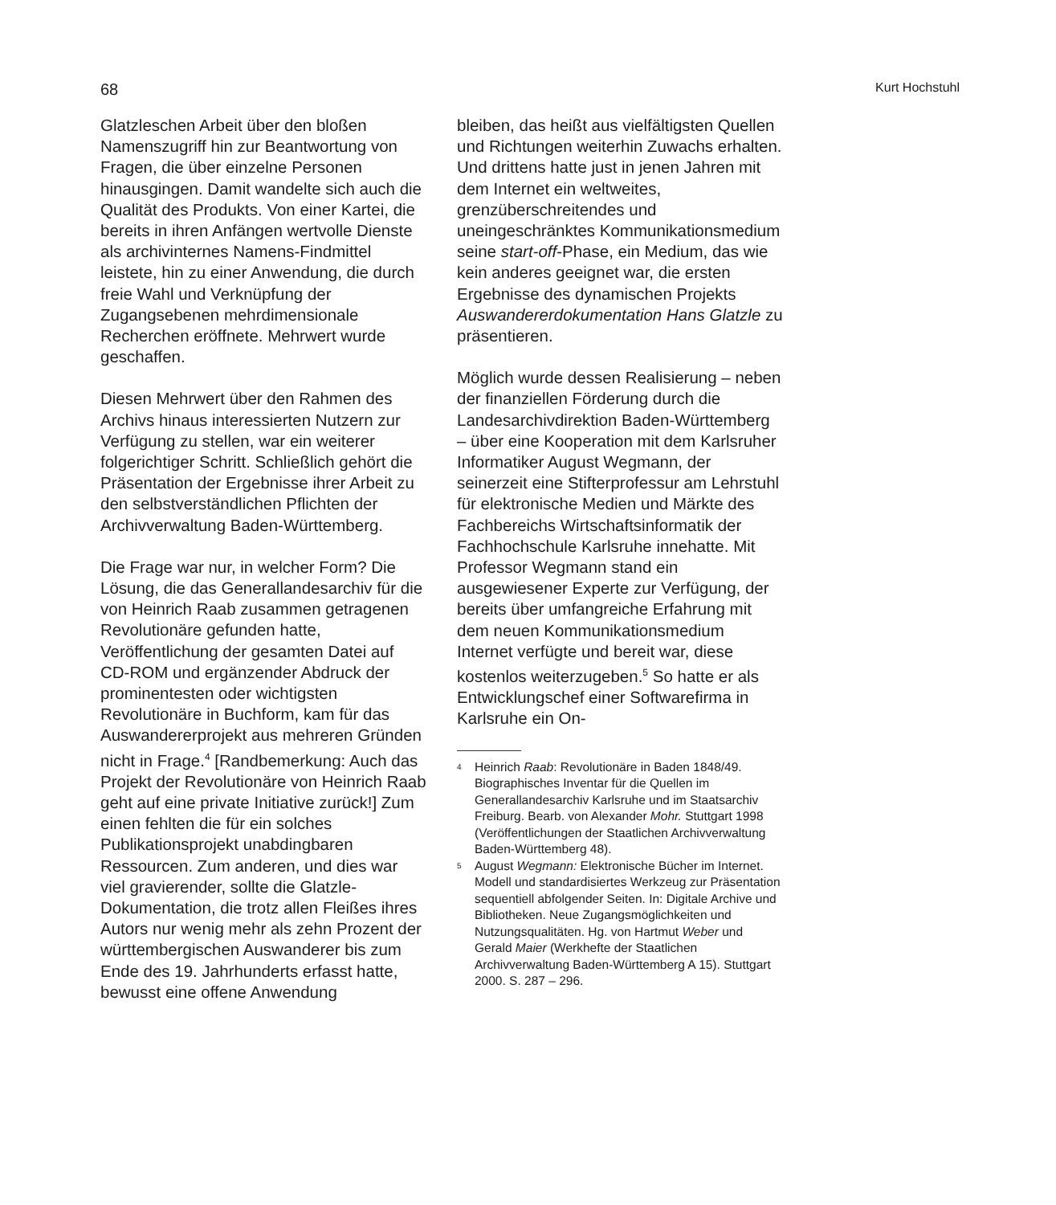68 Kurt Hochstuhl
Glatzleschen Arbeit über den bloßen Namenszugriff hin zur Beantwortung von Fragen, die über einzelne Personen hinausgingen. Damit wandelte sich auch die Qualität des Produkts. Von einer Kartei, die bereits in ihren Anfängen wertvolle Dienste als archivinternes Namens-Findmittel leistete, hin zu einer Anwendung, die durch freie Wahl und Verknüpfung der Zugangsebenen mehrdimensionale Recherchen eröffnete. Mehrwert wurde geschaffen.
Diesen Mehrwert über den Rahmen des Archivs hinaus interessierten Nutzern zur Verfügung zu stellen, war ein weiterer folgerichtiger Schritt. Schließlich gehört die Präsentation der Ergebnisse ihrer Arbeit zu den selbstverständlichen Pflichten der Archivverwaltung Baden-Württemberg.
Die Frage war nur, in welcher Form? Die Lösung, die das Generallandesarchiv für die von Heinrich Raab zusammen getragenen Revolutionäre gefunden hatte, Veröffentlichung der gesamten Datei auf CD-ROM und ergänzender Abdruck der prominentesten oder wichtigsten Revolutionäre in Buchform, kam für das Auswandererprojekt aus mehreren Gründen nicht in Frage.<sup>4</sup> [Randbemerkung: Auch das Projekt der Revolutionäre von Heinrich Raab geht auf eine private Initiative zurück!] Zum einen fehlten die für ein solches Publikationsprojekt unabdingbaren Ressourcen. Zum anderen, und dies war viel gravierender, sollte die Glatzle-Dokumentation, die trotz allen Fleißes ihres Autors nur wenig mehr als zehn Prozent der württembergischen Auswanderer bis zum Ende des 19. Jahrhunderts erfasst hatte, bewusst eine offene Anwendung
bleiben, das heißt aus vielfältigsten Quellen und Richtungen weiterhin Zuwachs erhalten. Und drittens hatte just in jenen Jahren mit dem Internet ein weltweites, grenzüberschreitendes und uneingeschränktes Kommunikationsmedium seine start-off-Phase, ein Medium, das wie kein anderes geeignet war, die ersten Ergebnisse des dynamischen Projekts Auswandererdokumentation Hans Glatzle zu präsentieren.
Möglich wurde dessen Realisierung – neben der finanziellen Förderung durch die Landesarchivdirektion Baden-Württemberg – über eine Kooperation mit dem Karlsruher Informatiker August Wegmann, der seinerzeit eine Stifterprofessur am Lehrstuhl für elektronische Medien und Märkte des Fachbereichs Wirtschaftsinformatik der Fachhochschule Karlsruhe innehatte. Mit Professor Wegmann stand ein ausgewiesener Experte zur Verfügung, der bereits über umfangreiche Erfahrung mit dem neuen Kommunikationsmedium Internet verfügte und bereit war, diese kostenlos weiterzugeben.<sup>5</sup> So hatte er als Entwicklungschef einer Softwarefirma in Karlsruhe ein On-
<sup>4</sup> Heinrich Raab: Revolutionäre in Baden 1848/49. Biographisches Inventar für die Quellen im Generallandesarchiv Karlsruhe und im Staatsarchiv Freiburg. Bearb. von Alexander Mohr. Stuttgart 1998 (Veröffentlichungen der Staatlichen Archivverwaltung Baden-Württemberg 48).
<sup>5</sup> August Wegmann: Elektronische Bücher im Internet. Modell und standardisiertes Werkzeug zur Präsentation sequentiell abfolgender Seiten. In: Digitale Archive und Bibliotheken. Neue Zugangsmöglichkeiten und Nutzungsqualitäten. Hg. von Hartmut Weber und Gerald Maier (Werkhefte der Staatlichen Archivverwaltung Baden-Württemberg A 15). Stuttgart 2000. S. 287 – 296.